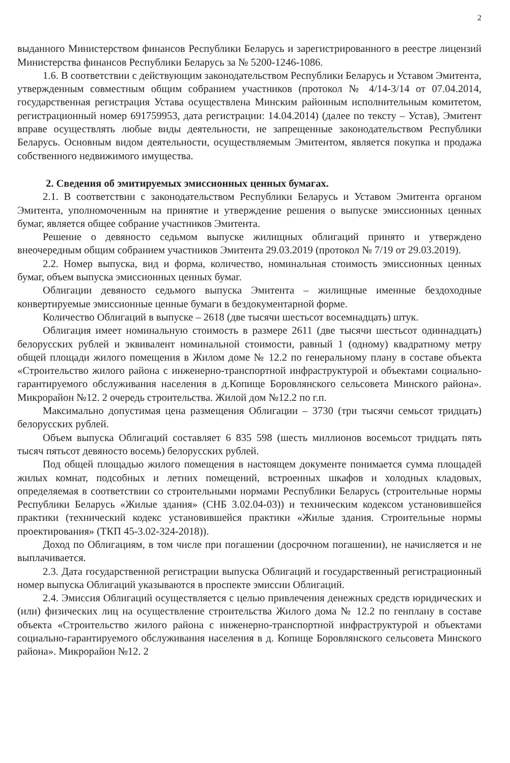2
выданного Министерством финансов Республики Беларусь и зарегистрированного в реестре лицензий Министерства финансов Республики Беларусь за № 5200-1246-1086.
1.6. В соответствии с действующим законодательством Республики Беларусь и Уставом Эмитента, утвержденным совместным общим собранием участников (протокол № 4/14-3/14 от 07.04.2014, государственная регистрация Устава осуществлена Минским районным исполнительным комитетом, регистрационный номер 691759953, дата регистрации: 14.04.2014) (далее по тексту – Устав), Эмитент вправе осуществлять любые виды деятельности, не запрещенные законодательством Республики Беларусь. Основным видом деятельности, осуществляемым Эмитентом, является покупка и продажа собственного недвижимого имущества.
2. Сведения об эмитируемых эмиссионных ценных бумагах.
2.1. В соответствии с законодательством Республики Беларусь и Уставом Эмитента органом Эмитента, уполномоченным на принятие и утверждение решения о выпуске эмиссионных ценных бумаг, является общее собрание участников Эмитента.
Решение о девяносто седьмом выпуске жилищных облигаций принято и утверждено внеочередным общим собранием участников Эмитента 29.03.2019 (протокол № 7/19 от 29.03.2019).
2.2. Номер выпуска, вид и форма, количество, номинальная стоимость эмиссионных ценных бумаг, объем выпуска эмиссионных ценных бумаг.
Облигации девяносто седьмого выпуска Эмитента – жилищные именные бездоходные конвертируемые эмиссионные ценные бумаги в бездокументарной форме.
Количество Облигаций в выпуске – 2618 (две тысячи шестьсот восемнадцать) штук.
Облигация имеет номинальную стоимость в размере 2611 (две тысячи шестьсот одиннадцать) белорусских рублей и эквивалент номинальной стоимости, равный 1 (одному) квадратному метру общей площади жилого помещения в Жилом доме № 12.2 по генеральному плану в составе объекта «Строительство жилого района с инженерно-транспортной инфраструктурой и объектами социально-гарантируемого обслуживания населения в д.Копище Боровлянского сельсовета Минского района». Микрорайон №12. 2 очередь строительства. Жилой дом №12.2 по г.п.
Максимально допустимая цена размещения Облигации – 3730 (три тысячи семьсот тридцать) белорусских рублей.
Объем выпуска Облигаций составляет 6 835 598 (шесть миллионов восемьсот тридцать пять тысяч пятьсот девяносто восемь) белорусских рублей.
Под общей площадью жилого помещения в настоящем документе понимается сумма площадей жилых комнат, подсобных и летних помещений, встроенных шкафов и холодных кладовых, определяемая в соответствии со строительными нормами Республики Беларусь (строительные нормы Республики Беларусь «Жилые здания» (СНБ 3.02.04-03)) и техническим кодексом установившейся практики (технический кодекс установившейся практики «Жилые здания. Строительные нормы проектирования» (ТКП 45-3.02-324-2018)).
Доход по Облигациям, в том числе при погашении (досрочном погашении), не начисляется и не выплачивается.
2.3. Дата государственной регистрации выпуска Облигаций и государственный регистрационный номер выпуска Облигаций указываются в проспекте эмиссии Облигаций.
2.4. Эмиссия Облигаций осуществляется с целью привлечения денежных средств юридических и (или) физических лиц на осуществление строительства Жилого дома № 12.2 по генплану в составе объекта «Строительство жилого района с инженерно-транспортной инфраструктурой и объектами социально-гарантируемого обслуживания населения в д. Копище Боровлянского сельсовета Минского района». Микрорайон №12. 2